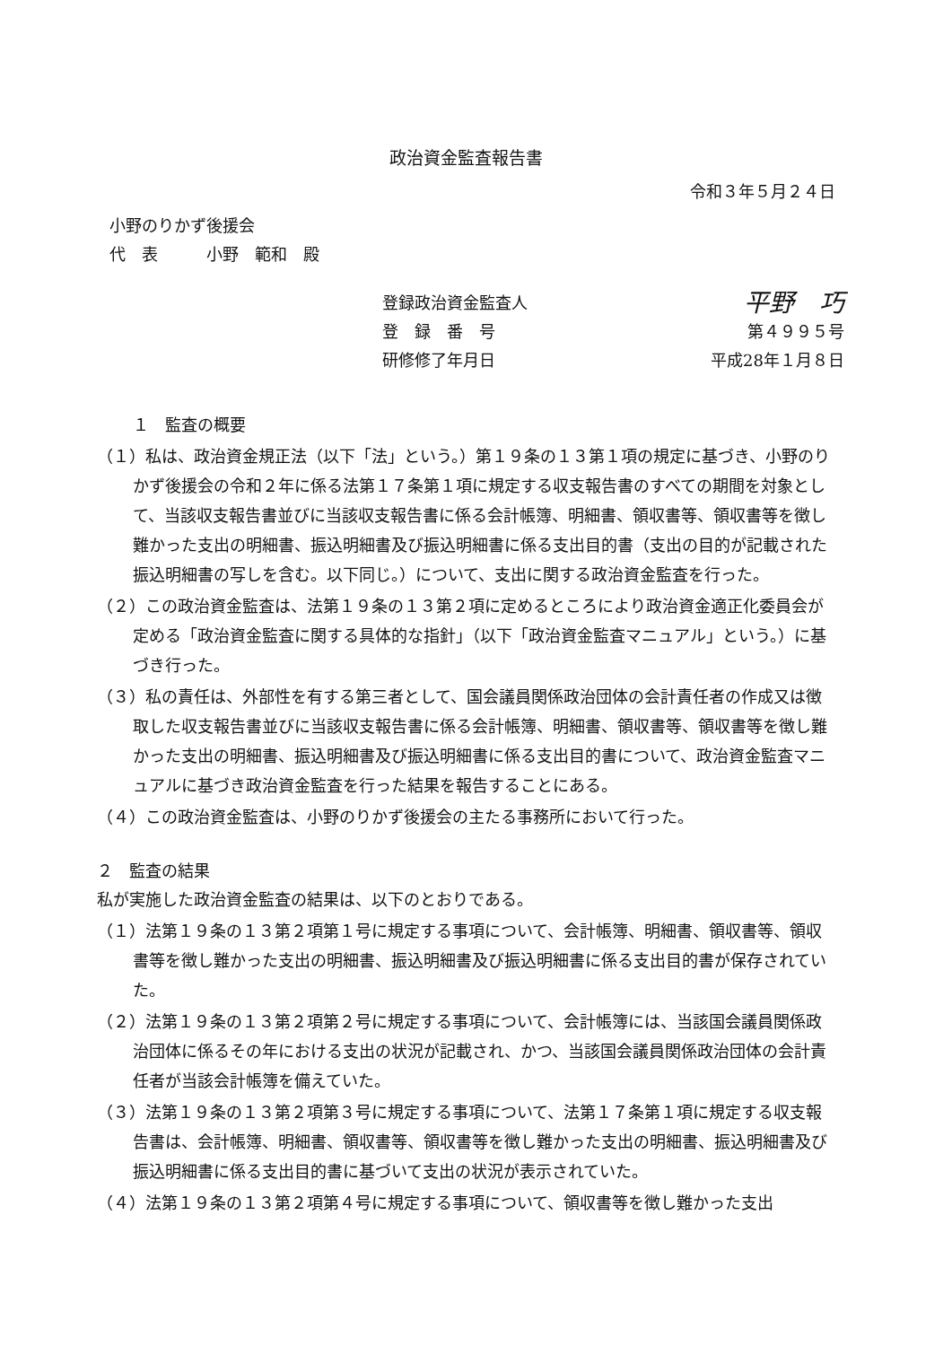政治資金監査報告書
令和３年５月２４日
小野のりかず後援会
代　表　　　小野　範和　殿
登録政治資金監査人 平野　巧
登　録　番　号 第４９９５号
研修修了年月日 平成28年１月８日
１　監査の概要
（１）私は、政治資金規正法（以下「法」という。）第１９条の１３第１項の規定に基づき、小野のりかず後援会の令和２年に係る法第１７条第１項に規定する収支報告書のすべての期間を対象として、当該収支報告書並びに当該収支報告書に係る会計帳簿、明細書、領収書等、領収書等を徴し難かった支出の明細書、振込明細書及び振込明細書に係る支出目的書（支出の目的が記載された振込明細書の写しを含む。以下同じ。）について、支出に関する政治資金監査を行った。
（２）この政治資金監査は、法第１９条の１３第２項に定めるところにより政治資金適正化委員会が定める「政治資金監査に関する具体的な指針」（以下「政治資金監査マニュアル」という。）に基づき行った。
（３）私の責任は、外部性を有する第三者として、国会議員関係政治団体の会計責任者の作成又は徴取した収支報告書並びに当該収支報告書に係る会計帳簿、明細書、領収書等、領収書等を徴し難かった支出の明細書、振込明細書及び振込明細書に係る支出目的書について、政治資金監査マニュアルに基づき政治資金監査を行った結果を報告することにある。
（４）この政治資金監査は、小野のりかず後援会の主たる事務所において行った。
２　監査の結果
私が実施した政治資金監査の結果は、以下のとおりである。
（１）法第１９条の１３第２項第１号に規定する事項について、会計帳簿、明細書、領収書等、領収書等を徴し難かった支出の明細書、振込明細書及び振込明細書に係る支出目的書が保存されていた。
（２）法第１９条の１３第２項第２号に規定する事項について、会計帳簿には、当該国会議員関係政治団体に係るその年における支出の状況が記載され、かつ、当該国会議員関係政治団体の会計責任者が当該会計帳簿を備えていた。
（３）法第１９条の１３第２項第３号に規定する事項について、法第１７条第１項に規定する収支報告書は、会計帳簿、明細書、領収書等、領収書等を徴し難かった支出の明細書、振込明細書及び振込明細書に係る支出目的書に基づいて支出の状況が表示されていた。
（４）法第１９条の１３第２項第４号に規定する事項について、領収書等を徴し難かった支出